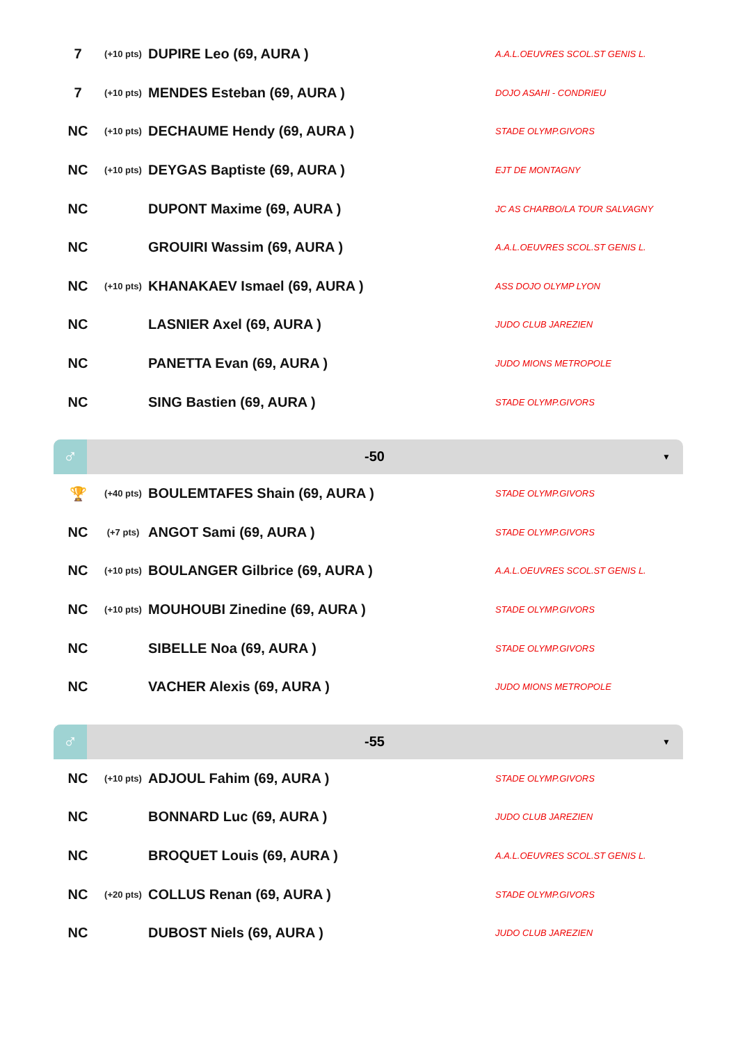| 7 | (+10 pts) | DUPIRE Leo (69, AURA ) | A.A.L.OEUVRES SCOL.ST GENIS L. |
| 7 | (+10 pts) | MENDES Esteban (69, AURA ) | DOJO ASAHI - CONDRIEU |
| NC | (+10 pts) | DECHAUME Hendy (69, AURA ) | STADE OLYMP.GIVORS |
| NC | (+10 pts) | DEYGAS Baptiste (69, AURA ) | EJT DE MONTAGNY |
| NC | | DUPONT Maxime (69, AURA ) | JC AS CHARBO/LA TOUR SALVAGNY |
| NC | | GROUIRI Wassim (69, AURA ) | A.A.L.OEUVRES SCOL.ST GENIS L. |
| NC | (+10 pts) | KHANAKAEV Ismael (69, AURA ) | ASS DOJO OLYMP LYON |
| NC | | LASNIER Axel (69, AURA ) | JUDO CLUB JAREZIEN |
| NC | | PANETTA Evan (69, AURA ) | JUDO MIONS METROPOLE |
| NC | | SING Bastien (69, AURA ) | STADE OLYMP.GIVORS |
♂
-50
▼
| 🏆 | (+40 pts) | BOULEMTAFES Shain (69, AURA ) | STADE OLYMP.GIVORS |
| NC | (+7 pts) | ANGOT Sami (69, AURA ) | STADE OLYMP.GIVORS |
| NC | (+10 pts) | BOULANGER Gilbrice (69, AURA ) | A.A.L.OEUVRES SCOL.ST GENIS L. |
| NC | (+10 pts) | MOUHOUBI Zinedine (69, AURA ) | STADE OLYMP.GIVORS |
| NC | | SIBELLE Noa (69, AURA ) | STADE OLYMP.GIVORS |
| NC | | VACHER Alexis (69, AURA ) | JUDO MIONS METROPOLE |
♂
-55
▼
| NC | (+10 pts) | ADJOUL Fahim (69, AURA ) | STADE OLYMP.GIVORS |
| NC | | BONNARD Luc (69, AURA ) | JUDO CLUB JAREZIEN |
| NC | | BROQUET Louis (69, AURA ) | A.A.L.OEUVRES SCOL.ST GENIS L. |
| NC | (+20 pts) | COLLUS Renan (69, AURA ) | STADE OLYMP.GIVORS |
| NC | | DUBOST Niels (69, AURA ) | JUDO CLUB JAREZIEN |